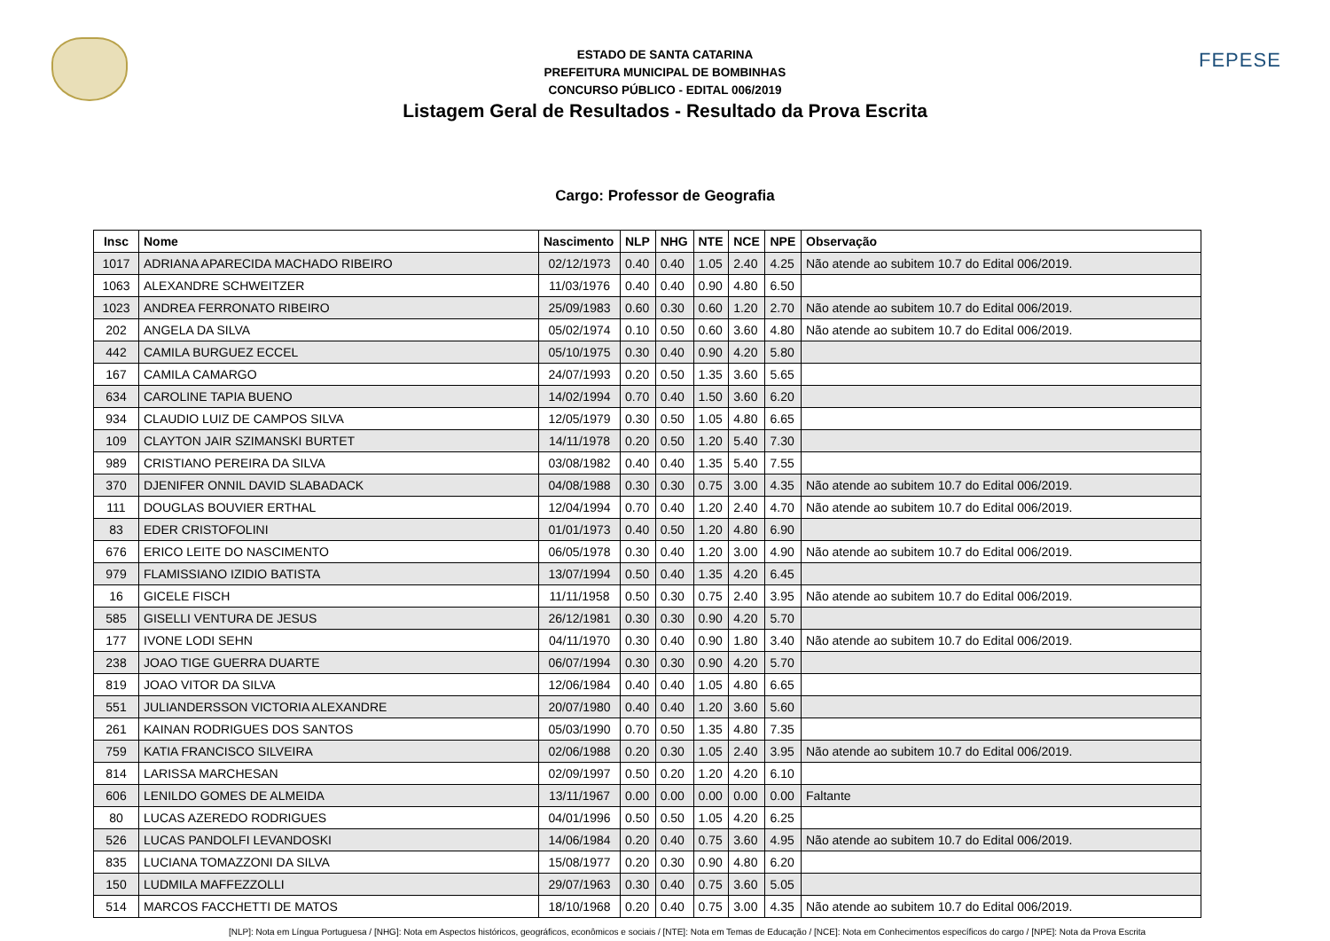FEPESE
ESTADO DE SANTA CATARINA
PREFEITURA MUNICIPAL DE BOMBINHAS
CONCURSO PÚBLICO - EDITAL 006/2019
Listagem Geral de Resultados - Resultado da Prova Escrita
Cargo: Professor de Geografia
| Insc | Nome | Nascimento | NLP | NHG | NTE | NCE | NPE | Observação |
| --- | --- | --- | --- | --- | --- | --- | --- | --- |
| 1017 | ADRIANA APARECIDA MACHADO RIBEIRO | 02/12/1973 | 0.40 | 0.40 | 1.05 | 2.40 | 4.25 | Não atende ao subitem 10.7 do Edital 006/2019. |
| 1063 | ALEXANDRE SCHWEITZER | 11/03/1976 | 0.40 | 0.40 | 0.90 | 4.80 | 6.50 | |
| 1023 | ANDREA FERRONATO RIBEIRO | 25/09/1983 | 0.60 | 0.30 | 0.60 | 1.20 | 2.70 | Não atende ao subitem 10.7 do Edital 006/2019. |
| 202 | ANGELA DA SILVA | 05/02/1974 | 0.10 | 0.50 | 0.60 | 3.60 | 4.80 | Não atende ao subitem 10.7 do Edital 006/2019. |
| 442 | CAMILA BURGUEZ ECCEL | 05/10/1975 | 0.30 | 0.40 | 0.90 | 4.20 | 5.80 | |
| 167 | CAMILA CAMARGO | 24/07/1993 | 0.20 | 0.50 | 1.35 | 3.60 | 5.65 | |
| 634 | CAROLINE TAPIA BUENO | 14/02/1994 | 0.70 | 0.40 | 1.50 | 3.60 | 6.20 | |
| 934 | CLAUDIO LUIZ DE CAMPOS SILVA | 12/05/1979 | 0.30 | 0.50 | 1.05 | 4.80 | 6.65 | |
| 109 | CLAYTON JAIR SZIMANSKI BURTET | 14/11/1978 | 0.20 | 0.50 | 1.20 | 5.40 | 7.30 | |
| 989 | CRISTIANO PEREIRA DA SILVA | 03/08/1982 | 0.40 | 0.40 | 1.35 | 5.40 | 7.55 | |
| 370 | DJENIFER ONNIL DAVID SLABADACK | 04/08/1988 | 0.30 | 0.30 | 0.75 | 3.00 | 4.35 | Não atende ao subitem 10.7 do Edital 006/2019. |
| 111 | DOUGLAS BOUVIER ERTHAL | 12/04/1994 | 0.70 | 0.40 | 1.20 | 2.40 | 4.70 | Não atende ao subitem 10.7 do Edital 006/2019. |
| 83 | EDER CRISTOFOLINI | 01/01/1973 | 0.40 | 0.50 | 1.20 | 4.80 | 6.90 | |
| 676 | ERICO LEITE DO NASCIMENTO | 06/05/1978 | 0.30 | 0.40 | 1.20 | 3.00 | 4.90 | Não atende ao subitem 10.7 do Edital 006/2019. |
| 979 | FLAMISSIANO IZIDIO BATISTA | 13/07/1994 | 0.50 | 0.40 | 1.35 | 4.20 | 6.45 | |
| 16 | GICELE FISCH | 11/11/1958 | 0.50 | 0.30 | 0.75 | 2.40 | 3.95 | Não atende ao subitem 10.7 do Edital 006/2019. |
| 585 | GISELLI VENTURA DE JESUS | 26/12/1981 | 0.30 | 0.30 | 0.90 | 4.20 | 5.70 | |
| 177 | IVONE LODI SEHN | 04/11/1970 | 0.30 | 0.40 | 0.90 | 1.80 | 3.40 | Não atende ao subitem 10.7 do Edital 006/2019. |
| 238 | JOAO TIGE GUERRA DUARTE | 06/07/1994 | 0.30 | 0.30 | 0.90 | 4.20 | 5.70 | |
| 819 | JOAO VITOR DA SILVA | 12/06/1984 | 0.40 | 0.40 | 1.05 | 4.80 | 6.65 | |
| 551 | JULIANDERSSON VICTORIA ALEXANDRE | 20/07/1980 | 0.40 | 0.40 | 1.20 | 3.60 | 5.60 | |
| 261 | KAINAN RODRIGUES DOS SANTOS | 05/03/1990 | 0.70 | 0.50 | 1.35 | 4.80 | 7.35 | |
| 759 | KATIA FRANCISCO SILVEIRA | 02/06/1988 | 0.20 | 0.30 | 1.05 | 2.40 | 3.95 | Não atende ao subitem 10.7 do Edital 006/2019. |
| 814 | LARISSA MARCHESAN | 02/09/1997 | 0.50 | 0.20 | 1.20 | 4.20 | 6.10 | |
| 606 | LENILDO GOMES DE ALMEIDA | 13/11/1967 | 0.00 | 0.00 | 0.00 | 0.00 | 0.00 | Faltante |
| 80 | LUCAS AZEREDO RODRIGUES | 04/01/1996 | 0.50 | 0.50 | 1.05 | 4.20 | 6.25 | |
| 526 | LUCAS PANDOLFI LEVANDOSKI | 14/06/1984 | 0.20 | 0.40 | 0.75 | 3.60 | 4.95 | Não atende ao subitem 10.7 do Edital 006/2019. |
| 835 | LUCIANA TOMAZZONI DA SILVA | 15/08/1977 | 0.20 | 0.30 | 0.90 | 4.80 | 6.20 | |
| 150 | LUDMILA MAFFEZZOLLI | 29/07/1963 | 0.30 | 0.40 | 0.75 | 3.60 | 5.05 | |
| 514 | MARCOS FACCHETTI DE MATOS | 18/10/1968 | 0.20 | 0.40 | 0.75 | 3.00 | 4.35 | Não atende ao subitem 10.7 do Edital 006/2019. |
[NLP]: Nota em Língua Portuguesa / [NHG]: Nota em Aspectos históricos, geográficos, econômicos e sociais / [NTE]: Nota em Temas de Educação / [NCE]: Nota em Conhecimentos específicos do cargo / [NPE]: Nota da Prova Escrita